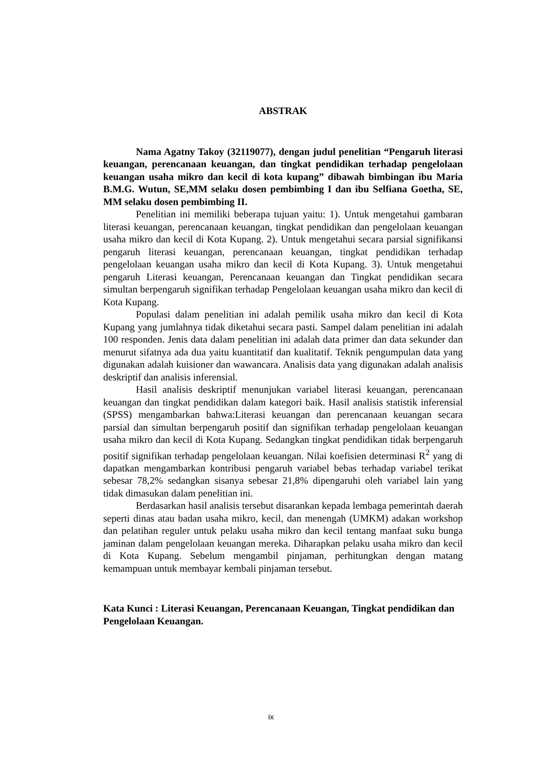ABSTRAK
Nama Agatny Takoy (32119077), dengan judul penelitian “Pengaruh literasi keuangan, perencanaan keuangan, dan tingkat pendidikan terhadap pengelolaan keuangan usaha mikro dan kecil di kota kupang” dibawah bimbingan ibu Maria B.M.G. Wutun, SE,MM selaku dosen pembimbing I dan ibu Selfiana Goetha, SE, MM selaku dosen pembimbing II.
Penelitian ini memiliki beberapa tujuan yaitu: 1). Untuk mengetahui gambaran literasi keuangan, perencanaan keuangan, tingkat pendidikan dan pengelolaan keuangan usaha mikro dan kecil di Kota Kupang. 2). Untuk mengetahui secara parsial signifikansi pengaruh literasi keuangan, perencanaan keuangan, tingkat pendidikan terhadap pengelolaan keuangan usaha mikro dan kecil di Kota Kupang. 3). Untuk mengetahui pengaruh Literasi keuangan, Perencanaan keuangan dan Tingkat pendidikan secara simultan berpengaruh signifikan terhadap Pengelolaan keuangan usaha mikro dan kecil di Kota Kupang.
Populasi dalam penelitian ini adalah pemilik usaha mikro dan kecil di Kota Kupang yang jumlahnya tidak diketahui secara pasti. Sampel dalam penelitian ini adalah 100 responden. Jenis data dalam penelitian ini adalah data primer dan data sekunder dan menurut sifatnya ada dua yaitu kuantitatif dan kualitatif. Teknik pengumpulan data yang digunakan adalah kuisioner dan wawancara. Analisis data yang digunakan adalah analisis deskriptif dan analisis inferensial.
Hasil analisis deskriptif menunjukan variabel literasi keuangan, perencanaan keuangan dan tingkat pendidikan dalam kategori baik. Hasil analisis statistik inferensial (SPSS) mengambarkan bahwa:Literasi keuangan dan perencanaan keuangan secara parsial dan simultan berpengaruh positif dan signifikan terhadap pengelolaan keuangan usaha mikro dan kecil di Kota Kupang. Sedangkan tingkat pendidikan tidak berpengaruh positif signifikan terhadap pengelolaan keuangan. Nilai koefisien determinasi R<sup>2</sup> yang di dapatkan mengambarkan kontribusi pengaruh variabel bebas terhadap variabel terikat sebesar 78,2% sedangkan sisanya sebesar 21,8% dipengaruhi oleh variabel lain yang tidak dimasukan dalam penelitian ini.
Berdasarkan hasil analisis tersebut disarankan kepada lembaga pemerintah daerah seperti dinas atau badan usaha mikro, kecil, dan menengah (UMKM) adakan workshop dan pelatihan reguler untuk pelaku usaha mikro dan kecil tentang manfaat suku bunga jaminan dalam pengelolaan keuangan mereka. Diharapkan pelaku usaha mikro dan kecil di Kota Kupang. Sebelum mengambil pinjaman, perhitungkan dengan matang kemampuan untuk membayar kembali pinjaman tersebut.
Kata Kunci : Literasi Keuangan, Perencanaan Keuangan, Tingkat pendidikan dan Pengelolaan Keuangan.
ix